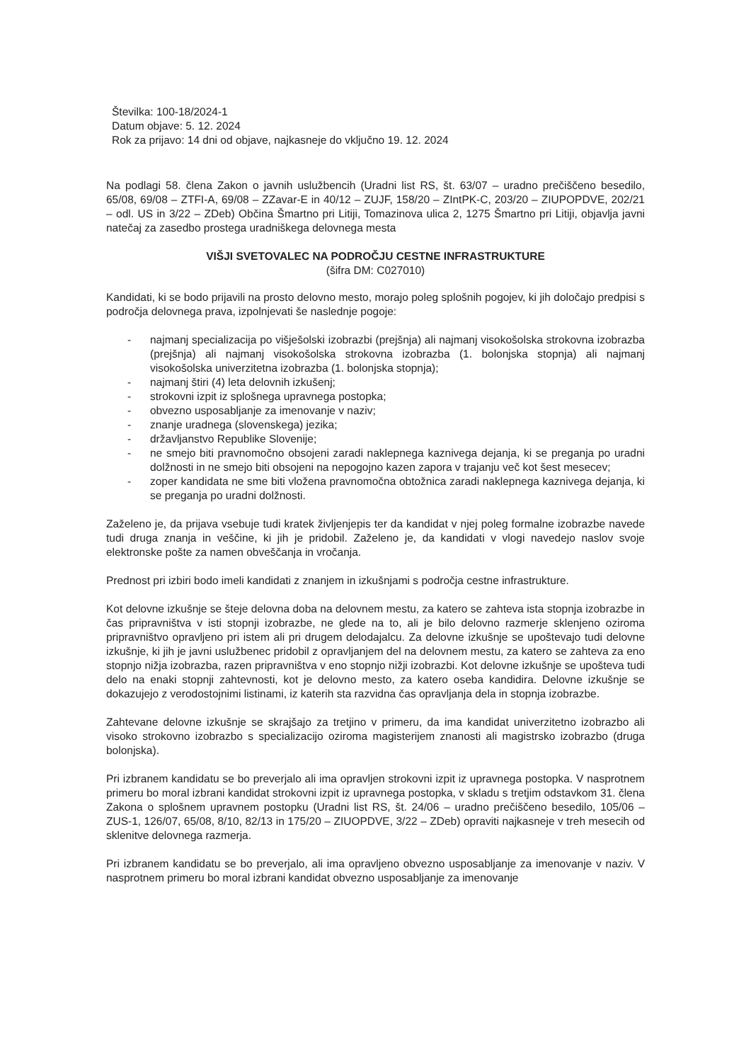Številka: 100-18/2024-1
Datum objave: 5. 12. 2024
Rok za prijavo: 14 dni od objave, najkasneje do vključno 19. 12. 2024
Na podlagi 58. člena Zakon o javnih uslužbencih (Uradni list RS, št. 63/07 – uradno prečiščeno besedilo, 65/08, 69/08 – ZTFI-A, 69/08 – ZZavar-E in 40/12 – ZUJF, 158/20 – ZIntPK-C, 203/20 – ZIUPOPDVE, 202/21 – odl. US in 3/22 – ZDeb) Občina Šmartno pri Litiji, Tomazinova ulica 2, 1275 Šmartno pri Litiji, objavlja javni natečaj za zasedbo prostega uradniškega delovnega mesta
VIŠJI SVETOVALEC NA PODROČJU CESTNE INFRASTRUKTURE
(šifra DM: C027010)
Kandidati, ki se bodo prijavili na prosto delovno mesto, morajo poleg splošnih pogojev, ki jih določajo predpisi s področja delovnega prava, izpolnjevati še naslednje pogoje:
- najmanj specializacija po višješolski izobrazbi (prejšnja) ali najmanj visokošolska strokovna izobrazba (prejšnja) ali najmanj visokošolska strokovna izobrazba (1. bolonjska stopnja) ali najmanj visokošolska univerzitetna izobrazba (1. bolonjska stopnja);
- najmanj štiri (4) leta delovnih izkušenj;
- strokovni izpit iz splošnega upravnega postopka;
- obvezno usposabljanje za imenovanje v naziv;
- znanje uradnega (slovenskega) jezika;
- državljanstvo Republike Slovenije;
- ne smejo biti pravnomočno obsojeni zaradi naklepnega kaznivega dejanja, ki se preganja po uradni dolžnosti in ne smejo biti obsojeni na nepogojno kazen zapora v trajanju več kot šest mesecev;
- zoper kandidata ne sme biti vložena pravnomočna obtožnica zaradi naklepnega kaznivega dejanja, ki se preganja po uradni dolžnosti.
Zaželeno je, da prijava vsebuje tudi kratek življenjepis ter da kandidat v njej poleg formalne izobrazbe navede tudi druga znanja in veščine, ki jih je pridobil. Zaželeno je, da kandidati v vlogi navedejo naslov svoje elektronske pošte za namen obveščanja in vročanja.
Prednost pri izbiri bodo imeli kandidati z znanjem in izkušnjami s področja cestne infrastrukture.
Kot delovne izkušnje se šteje delovna doba na delovnem mestu, za katero se zahteva ista stopnja izobrazbe in čas pripravništva v isti stopnji izobrazbe, ne glede na to, ali je bilo delovno razmerje sklenjeno oziroma pripravništvo opravljeno pri istem ali pri drugem delodajalcu. Za delovne izkušnje se upoštevajo tudi delovne izkušnje, ki jih je javni uslužbenec pridobil z opravljanjem del na delovnem mestu, za katero se zahteva za eno stopnjo nižja izobrazba, razen pripravništva v eno stopnjo nižji izobrazbi. Kot delovne izkušnje se upošteva tudi delo na enaki stopnji zahtevnosti, kot je delovno mesto, za katero oseba kandidira. Delovne izkušnje se dokazujejo z verodostojnimi listinami, iz katerih sta razvidna čas opravljanja dela in stopnja izobrazbe.
Zahtevane delovne izkušnje se skrajšajo za tretjino v primeru, da ima kandidat univerzitetno izobrazbo ali visoko strokovno izobrazbo s specializacijo oziroma magisterijem znanosti ali magistrsko izobrazbo (druga bolonjska).
Pri izbranem kandidatu se bo preverjalo ali ima opravljen strokovni izpit iz upravnega postopka. V nasprotnem primeru bo moral izbrani kandidat strokovni izpit iz upravnega postopka, v skladu s tretjim odstavkom 31. člena Zakona o splošnem upravnem postopku (Uradni list RS, št. 24/06 – uradno prečiščeno besedilo, 105/06 – ZUS-1, 126/07, 65/08, 8/10, 82/13 in 175/20 – ZIUOPDVE, 3/22 – ZDeb) opraviti najkasneje v treh mesecih od sklenitve delovnega razmerja.
Pri izbranem kandidatu se bo preverjalo, ali ima opravljeno obvezno usposabljanje za imenovanje v naziv. V nasprotnem primeru bo moral izbrani kandidat obvezno usposabljanje za imenovanje